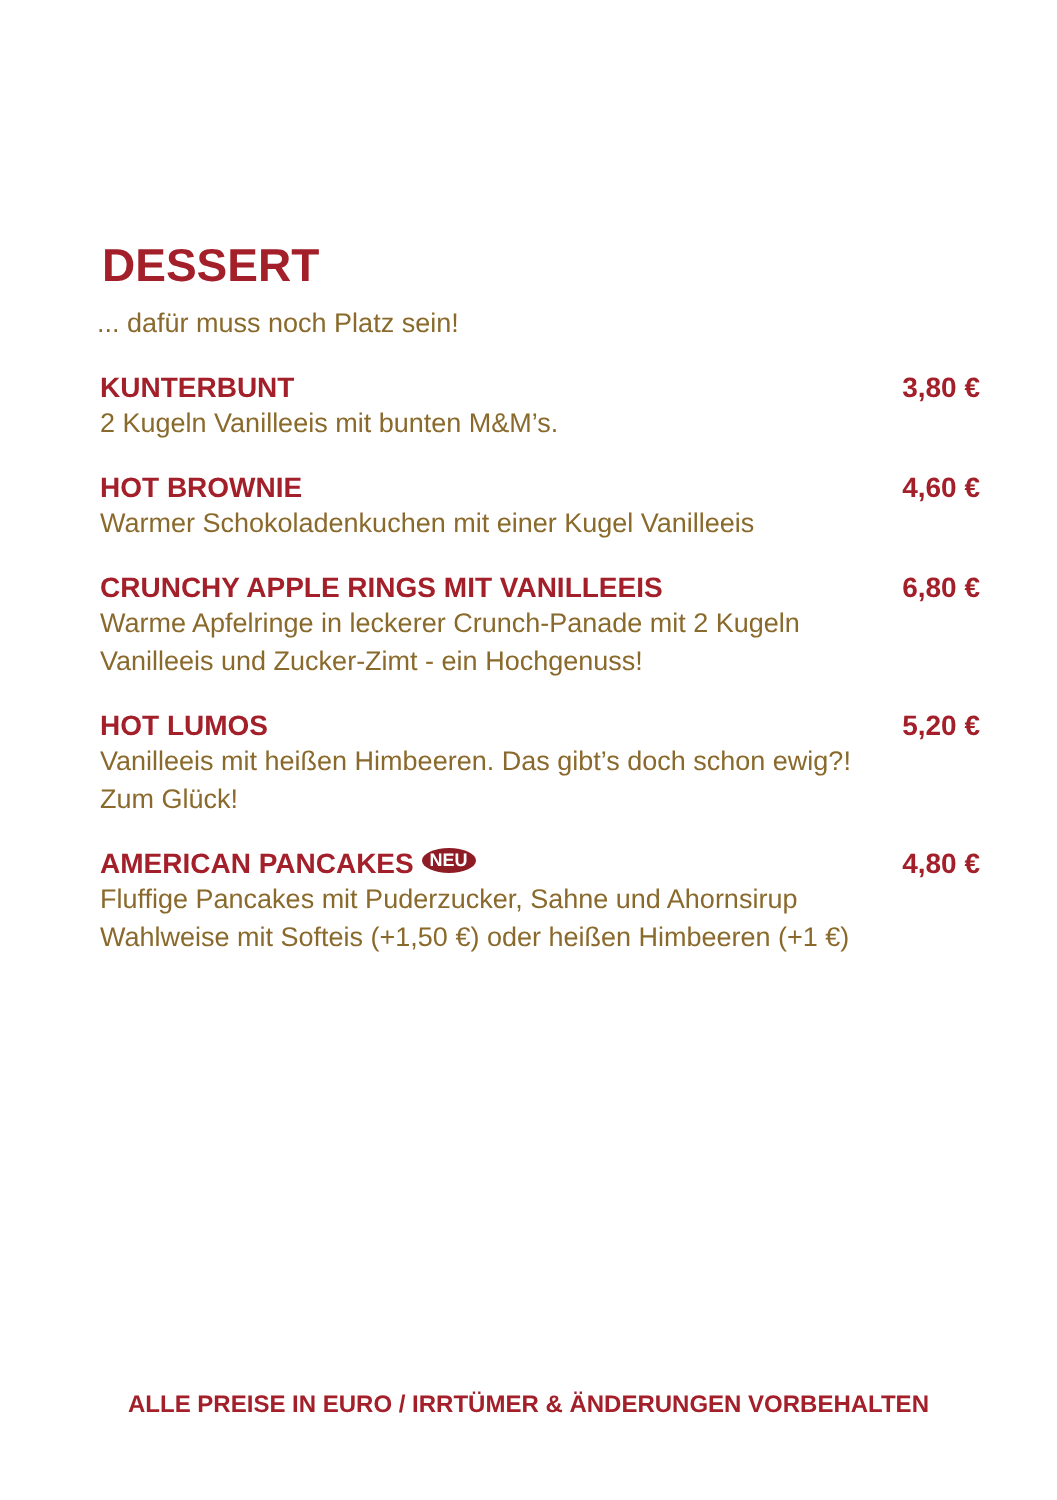DESSERT
... dafür muss noch Platz sein!
KUNTERBUNT 3,80 €
2 Kugeln Vanilleeis mit bunten M&M’s.
HOT BROWNIE 4,60 €
Warmer Schokoladenkuchen mit einer Kugel Vanilleeis
CRUNCHY APPLE RINGS MIT VANILLEEIS 6,80 €
Warme Apfelringe in leckerer Crunch-Panade mit 2 Kugeln
Vanilleeis und Zucker-Zimt - ein Hochgenuss!
HOT LUMOS 5,20 €
Vanilleeis mit heißen Himbeeren. Das gibt’s doch schon ewig?!
Zum Glück!
AMERICAN PANCAKES NEU 4,80 €
Fluffige Pancakes mit Puderzucker, Sahne und Ahornsirup
Wahlweise mit Softeis (+1,50 €) oder heißen Himbeeren (+1 €)
ALLE PREISE IN EURO / IRRTÜMER & ÄNDERUNGEN VORBEHALTEN